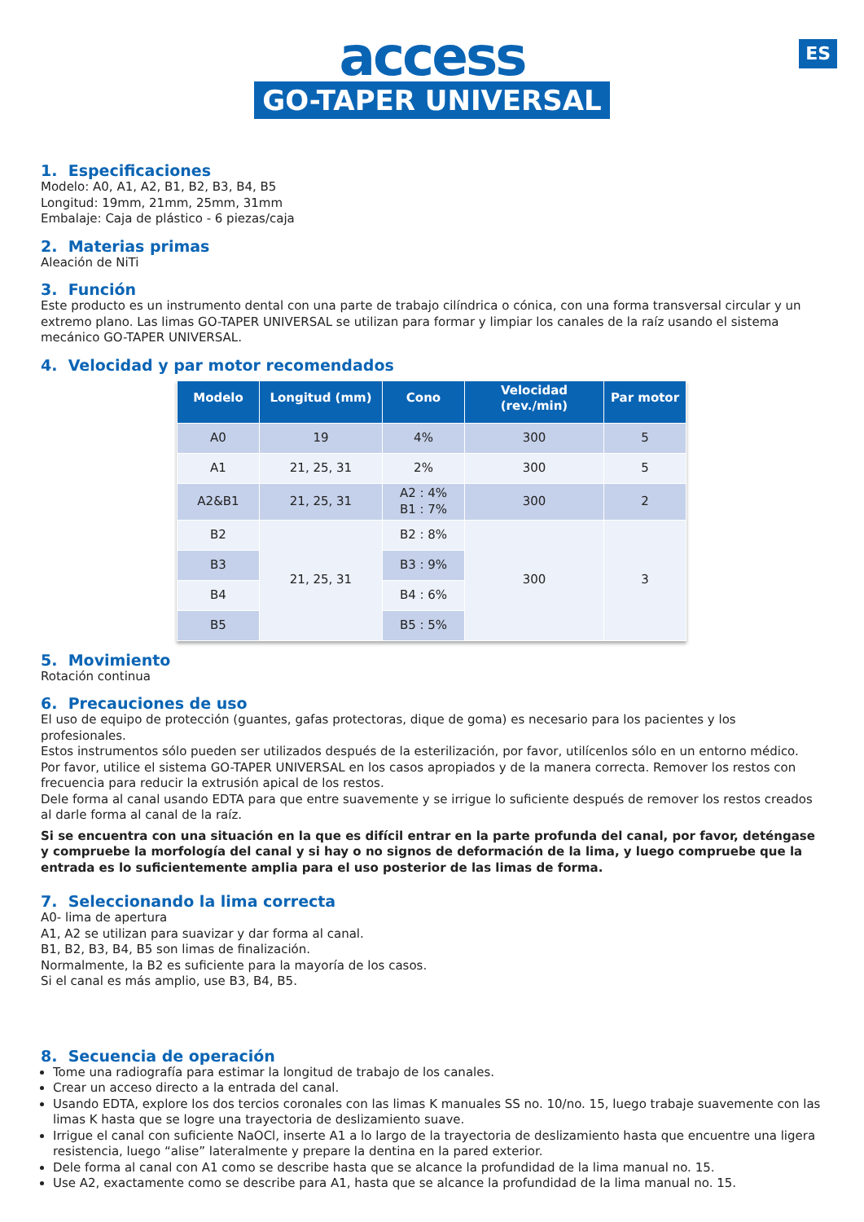ES
access
GO-TAPER UNIVERSAL
1. Especificaciones
Modelo: A0, A1, A2, B1, B2, B3, B4, B5
Longitud: 19mm, 21mm, 25mm, 31mm
Embalaje: Caja de plástico - 6 piezas/caja
2. Materias primas
Aleación de NiTi
3. Función
Este producto es un instrumento dental con una parte de trabajo cilíndrica o cónica, con una forma transversal circular y un extremo plano. Las limas GO-TAPER UNIVERSAL se utilizan para formar y limpiar los canales de la raíz usando el sistema mecánico GO-TAPER UNIVERSAL.
4. Velocidad y par motor recomendados
| Modelo | Longitud (mm) | Cono | Velocidad (rev./min) | Par motor |
| --- | --- | --- | --- | --- |
| A0 | 19 | 4% | 300 | 5 |
| A1 | 21, 25, 31 | 2% | 300 | 5 |
| A2&B1 | 21, 25, 31 | A2 : 4% B1 : 7% | 300 | 2 |
| B2 | 21, 25, 31 | B2 : 8% | 300 | 3 |
| B3 | | B3 : 9% | | |
| B4 | | B4 : 6% | | |
| B5 | | B5 : 5% | | |
5. Movimiento
Rotación continua
6. Precauciones de uso
El uso de equipo de protección (guantes, gafas protectoras, dique de goma) es necesario para los pacientes y los profesionales.
Estos instrumentos sólo pueden ser utilizados después de la esterilización, por favor, utilícenlos sólo en un entorno médico.
Por favor, utilice el sistema GO-TAPER UNIVERSAL en los casos apropiados y de la manera correcta. Remover los restos con frecuencia para reducir la extrusión apical de los restos.
Dele forma al canal usando EDTA para que entre suavemente y se irrigue lo suficiente después de remover los restos creados al darle forma al canal de la raíz.
Si se encuentra con una situación en la que es difícil entrar en la parte profunda del canal, por favor, deténgase y compruebe la morfología del canal y si hay o no signos de deformación de la lima, y luego compruebe que la entrada es lo suficientemente amplia para el uso posterior de las limas de forma.
7. Seleccionando la lima correcta
A0- lima de apertura
A1, A2 se utilizan para suavizar y dar forma al canal.
B1, B2, B3, B4, B5 son limas de finalización.
Normalmente, la B2 es suficiente para la mayoría de los casos.
Si el canal es más amplio, use B3, B4, B5.
8. Secuencia de operación
Tome una radiografía para estimar la longitud de trabajo de los canales.
Crear un acceso directo a la entrada del canal.
Usando EDTA, explore los dos tercios coronales con las limas K manuales SS no. 10/no. 15, luego trabaje suavemente con las limas K hasta que se logre una trayectoria de deslizamiento suave.
Irrigue el canal con suficiente NaOCl, inserte A1 a lo largo de la trayectoria de deslizamiento hasta que encuentre una ligera resistencia, luego “alise” lateralmente y prepare la dentina en la pared exterior.
Dele forma al canal con A1 como se describe hasta que se alcance la profundidad de la lima manual no. 15.
Use A2, exactamente como se describe para A1, hasta que se alcance la profundidad de la lima manual no. 15.